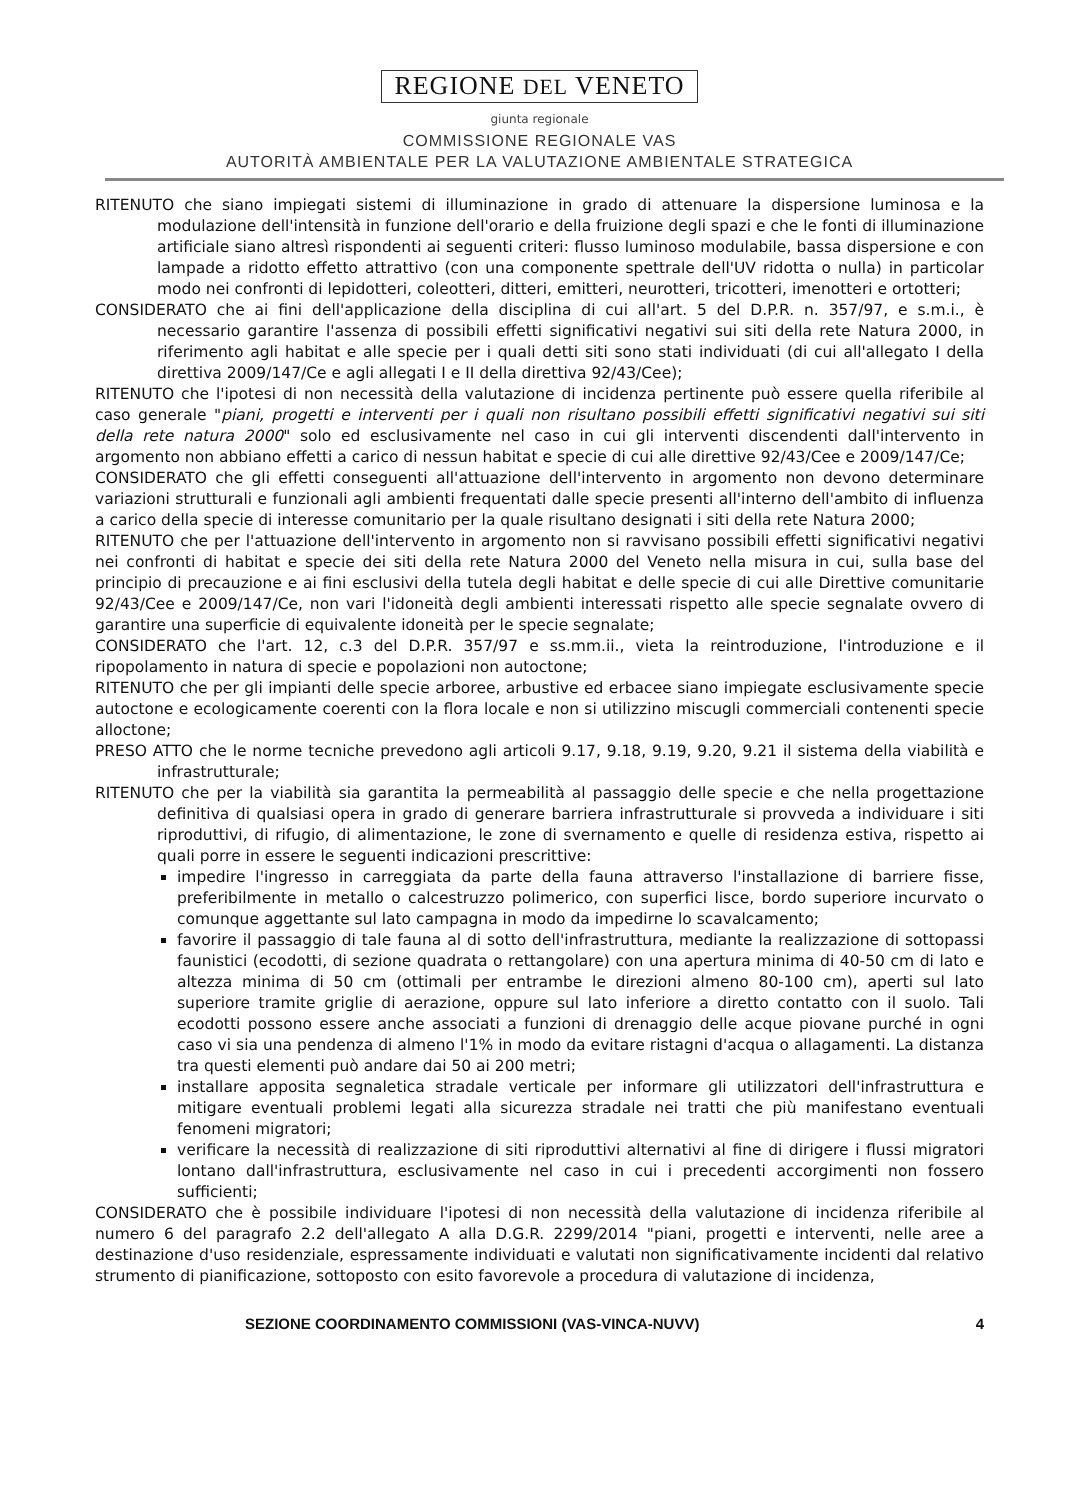REGIONE DEL VENETO
giunta regionale
COMMISSIONE REGIONALE VAS
AUTORITÀ AMBIENTALE PER LA VALUTAZIONE AMBIENTALE STRATEGICA
RITENUTO che siano impiegati sistemi di illuminazione in grado di attenuare la dispersione luminosa e la modulazione dell'intensità in funzione dell'orario e della fruizione degli spazi e che le fonti di illuminazione artificiale siano altresì rispondenti ai seguenti criteri: flusso luminoso modulabile, bassa dispersione e con lampade a ridotto effetto attrattivo (con una componente spettrale dell'UV ridotta o nulla) in particolar modo nei confronti di lepidotteri, coleotteri, ditteri, emitteri, neurotteri, tricotteri, imenotteri e ortotteri;
CONSIDERATO che ai fini dell'applicazione della disciplina di cui all'art. 5 del D.P.R. n. 357/97, e s.m.i., è necessario garantire l'assenza di possibili effetti significativi negativi sui siti della rete Natura 2000, in riferimento agli habitat e alle specie per i quali detti siti sono stati individuati (di cui all'allegato I della direttiva 2009/147/Ce e agli allegati I e II della direttiva 92/43/Cee);
RITENUTO che l'ipotesi di non necessità della valutazione di incidenza pertinente può essere quella riferibile al caso generale "piani, progetti e interventi per i quali non risultano possibili effetti significativi negativi sui siti della rete natura 2000" solo ed esclusivamente nel caso in cui gli interventi discendenti dall'intervento in argomento non abbiano effetti a carico di nessun habitat e specie di cui alle direttive 92/43/Cee e 2009/147/Ce;
CONSIDERATO che gli effetti conseguenti all'attuazione dell'intervento in argomento non devono determinare variazioni strutturali e funzionali agli ambienti frequentati dalle specie presenti all'interno dell'ambito di influenza a carico della specie di interesse comunitario per la quale risultano designati i siti della rete Natura 2000;
RITENUTO che per l'attuazione dell'intervento in argomento non si ravvisano possibili effetti significativi negativi nei confronti di habitat e specie dei siti della rete Natura 2000 del Veneto nella misura in cui, sulla base del principio di precauzione e ai fini esclusivi della tutela degli habitat e delle specie di cui alle Direttive comunitarie 92/43/Cee e 2009/147/Ce, non vari l'idoneità degli ambienti interessati rispetto alle specie segnalate ovvero di garantire una superficie di equivalente idoneità per le specie segnalate;
CONSIDERATO che l'art. 12, c.3 del D.P.R. 357/97 e ss.mm.ii., vieta la reintroduzione, l'introduzione e il ripopolamento in natura di specie e popolazioni non autoctone;
RITENUTO che per gli impianti delle specie arboree, arbustive ed erbacee siano impiegate esclusivamente specie autoctone e ecologicamente coerenti con la flora locale e non si utilizzino miscugli commerciali contenenti specie alloctone;
PRESO ATTO che le norme tecniche prevedono agli articoli 9.17, 9.18, 9.19, 9.20, 9.21 il sistema della viabilità e infrastrutturale;
RITENUTO che per la viabilità sia garantita la permeabilità al passaggio delle specie e che nella progettazione definitiva di qualsiasi opera in grado di generare barriera infrastrutturale si provveda a individuare i siti riproduttivi, di rifugio, di alimentazione, le zone di svernamento e quelle di residenza estiva, rispetto ai quali porre in essere le seguenti indicazioni prescrittive:
impedire l'ingresso in carreggiata da parte della fauna attraverso l'installazione di barriere fisse, preferibilmente in metallo o calcestruzzo polimerico, con superfici lisce, bordo superiore incurvato o comunque aggettante sul lato campagna in modo da impedirne lo scavalcamento;
favorire il passaggio di tale fauna al di sotto dell'infrastruttura, mediante la realizzazione di sottopassi faunistici (ecodotti, di sezione quadrata o rettangolare) con una apertura minima di 40-50 cm di lato e altezza minima di 50 cm (ottimali per entrambe le direzioni almeno 80-100 cm), aperti sul lato superiore tramite griglie di aerazione, oppure sul lato inferiore a diretto contatto con il suolo. Tali ecodotti possono essere anche associati a funzioni di drenaggio delle acque piovane purché in ogni caso vi sia una pendenza di almeno l'1% in modo da evitare ristagni d'acqua o allagamenti. La distanza tra questi elementi può andare dai 50 ai 200 metri;
installare apposita segnaletica stradale verticale per informare gli utilizzatori dell'infrastruttura e mitigare eventuali problemi legati alla sicurezza stradale nei tratti che più manifestano eventuali fenomeni migratori;
verificare la necessità di realizzazione di siti riproduttivi alternativi al fine di dirigere i flussi migratori lontano dall'infrastruttura, esclusivamente nel caso in cui i precedenti accorgimenti non fossero sufficienti;
CONSIDERATO che è possibile individuare l'ipotesi di non necessità della valutazione di incidenza riferibile al numero 6 del paragrafo 2.2 dell'allegato A alla D.G.R. 2299/2014 "piani, progetti e interventi, nelle aree a destinazione d'uso residenziale, espressamente individuati e valutati non significativamente incidenti dal relativo strumento di pianificazione, sottoposto con esito favorevole a procedura di valutazione di incidenza,
SEZIONE COORDINAMENTO COMMISSIONI (VAS-VINCA-NUVV) 4